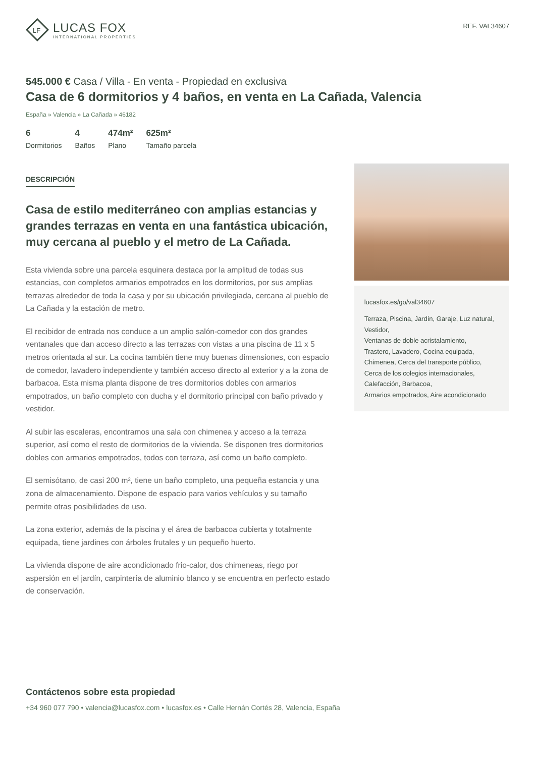LF
LUCAS FOX
INTERNATIONAL PROPERTIES
REF. VAL34607
545.000 € Casa / Villa - En venta - Propiedad en exclusiva
Casa de 6 dormitorios y 4 baños, en venta en La Cañada, Valencia
España » Valencia » La Cañada » 46182
6
Dormitorios
4
Baños
474m²
Plano
625m²
Tamaño parcela
DESCRIPCIÓN
Casa de estilo mediterráneo con amplias estancias y grandes terrazas en venta en una fantástica ubicación, muy cercana al pueblo y el metro de La Cañada.
Esta vivienda sobre una parcela esquinera destaca por la amplitud de todas sus estancias, con completos armarios empotrados en los dormitorios, por sus amplias terrazas alrededor de toda la casa y por su ubicación privilegiada, cercana al pueblo de La Cañada y la estación de metro.
El recibidor de entrada nos conduce a un amplio salón-comedor con dos grandes ventanales que dan acceso directo a las terrazas con vistas a una piscina de 11 x 5 metros orientada al sur. La cocina también tiene muy buenas dimensiones, con espacio de comedor, lavadero independiente y también acceso directo al exterior y a la zona de barbacoa. Esta misma planta dispone de tres dormitorios dobles con armarios empotrados, un baño completo con ducha y el dormitorio principal con baño privado y vestidor.
Al subir las escaleras, encontramos una sala con chimenea y acceso a la terraza superior, así como el resto de dormitorios de la vivienda. Se disponen tres dormitorios dobles con armarios empotrados, todos con terraza, así como un baño completo.
El semisótano, de casi 200 m², tiene un baño completo, una pequeña estancia y una zona de almacenamiento. Dispone de espacio para varios vehículos y su tamaño permite otras posibilidades de uso.
La zona exterior, además de la piscina y el área de barbacoa cubierta y totalmente equipada, tiene jardines con árboles frutales y un pequeño huerto.
La vivienda dispone de aire acondicionado frio-calor, dos chimeneas, riego por aspersión en el jardín, carpintería de aluminio blanco y se encuentra en perfecto estado de conservación.
lucasfox.es/go/val34607
Terraza, Piscina, Jardín, Garaje, Luz natural, Vestidor,
Ventanas de doble acristalamiento,
Trastero, Lavadero, Cocina equipada,
Chimenea, Cerca del transporte público,
Cerca de los colegios internacionales,
Calefacción, Barbacoa,
Armarios empotrados, Aire acondicionado
Contáctenos sobre esta propiedad
+34 960 077 790 • valencia@lucasfox.com • lucasfox.es • Calle Hernán Cortés 28, Valencia, España